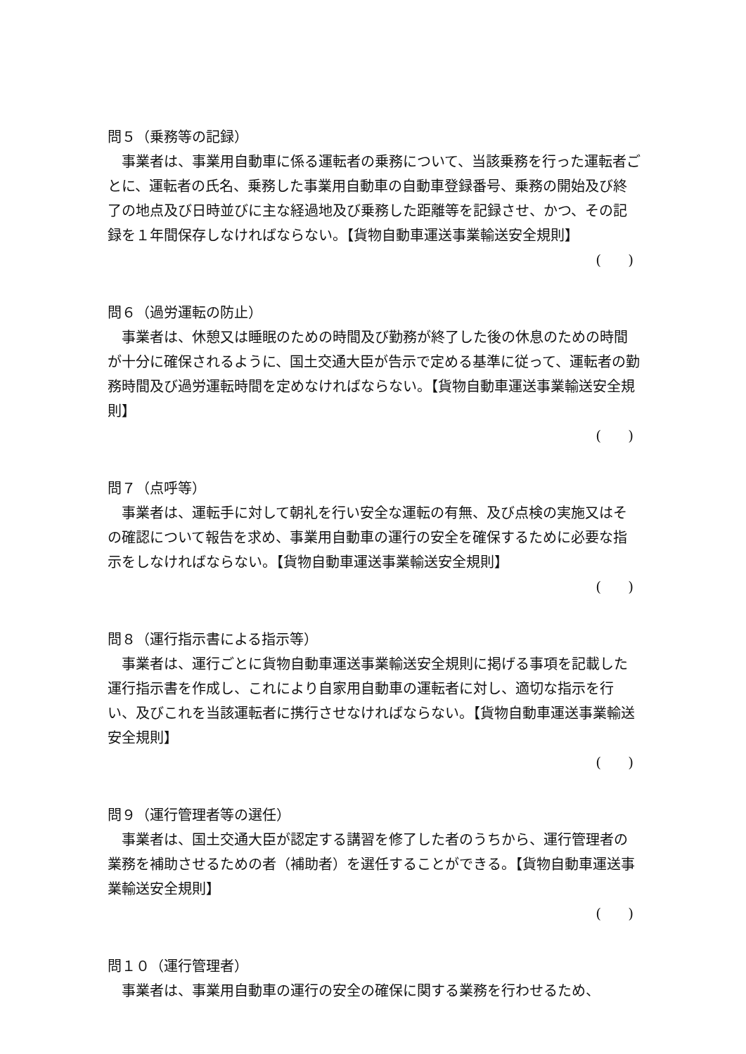問５（乗務等の記録）
事業者は、事業用自動車に係る運転者の乗務について、当該乗務を行った運転者ごとに、運転者の氏名、乗務した事業用自動車の自動車登録番号、乗務の開始及び終了の地点及び日時並びに主な経過地及び乗務した距離等を記録させ、かつ、その記録を１年間保存しなければならない。【貨物自動車運送事業輸送安全規則】
( )
問６（過労運転の防止）
事業者は、休憩又は睡眠のための時間及び勤務が終了した後の休息のための時間が十分に確保されるように、国土交通大臣が告示で定める基準に従って、運転者の勤務時間及び過労運転時間を定めなければならない。【貨物自動車運送事業輸送安全規則】
( )
問７（点呼等）
事業者は、運転手に対して朝礼を行い安全な運転の有無、及び点検の実施又はその確認について報告を求め、事業用自動車の運行の安全を確保するために必要な指示をしなければならない。【貨物自動車運送事業輸送安全規則】
( )
問８（運行指示書による指示等）
事業者は、運行ごとに貨物自動車運送事業輸送安全規則に掲げる事項を記載した運行指示書を作成し、これにより自家用自動車の運転者に対し、適切な指示を行い、及びこれを当該運転者に携行させなければならない。【貨物自動車運送事業輸送安全規則】
( )
問９（運行管理者等の選任）
事業者は、国土交通大臣が認定する講習を修了した者のうちから、運行管理者の業務を補助させるための者（補助者）を選任することができる。【貨物自動車運送事業輸送安全規則】
( )
問１０（運行管理者）
事業者は、事業用自動車の運行の安全の確保に関する業務を行わせるため、